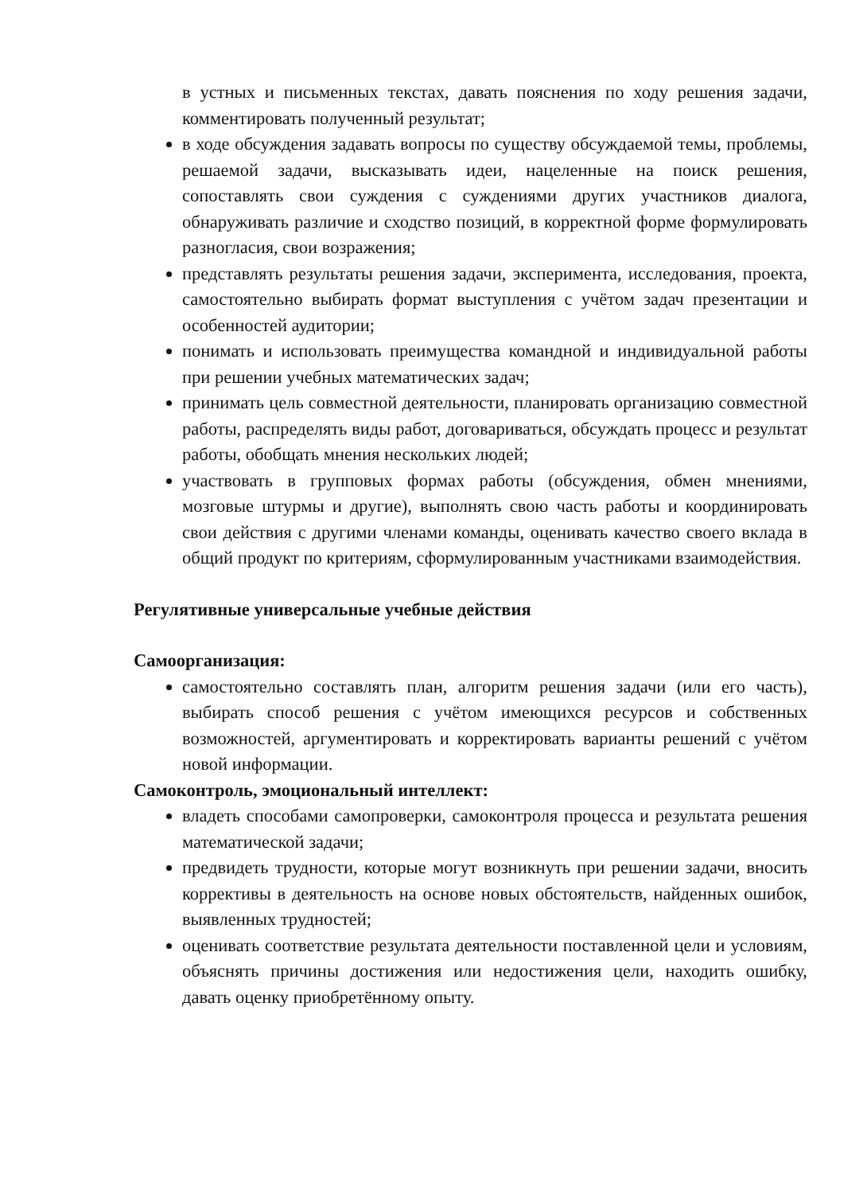в устных и письменных текстах, давать пояснения по ходу решения задачи, комментировать полученный результат;
в ходе обсуждения задавать вопросы по существу обсуждаемой темы, проблемы, решаемой задачи, высказывать идеи, нацеленные на поиск решения, сопоставлять свои суждения с суждениями других участников диалога, обнаруживать различие и сходство позиций, в корректной форме формулировать разногласия, свои возражения;
представлять результаты решения задачи, эксперимента, исследования, проекта, самостоятельно выбирать формат выступления с учётом задач презентации и особенностей аудитории;
понимать и использовать преимущества командной и индивидуальной работы при решении учебных математических задач;
принимать цель совместной деятельности, планировать организацию совместной работы, распределять виды работ, договариваться, обсуждать процесс и результат работы, обобщать мнения нескольких людей;
участвовать в групповых формах работы (обсуждения, обмен мнениями, мозговые штурмы и другие), выполнять свою часть работы и координировать свои действия с другими членами команды, оценивать качество своего вклада в общий продукт по критериям, сформулированным участниками взаимодействия.
Регулятивные универсальные учебные действия
Самоорганизация:
самостоятельно составлять план, алгоритм решения задачи (или его часть), выбирать способ решения с учётом имеющихся ресурсов и собственных возможностей, аргументировать и корректировать варианты решений с учётом новой информации.
Самоконтроль, эмоциональный интеллект:
владеть способами самопроверки, самоконтроля процесса и результата решения математической задачи;
предвидеть трудности, которые могут возникнуть при решении задачи, вносить коррективы в деятельность на основе новых обстоятельств, найденных ошибок, выявленных трудностей;
оценивать соответствие результата деятельности поставленной цели и условиям, объяснять причины достижения или недостижения цели, находить ошибку, давать оценку приобретённому опыту.